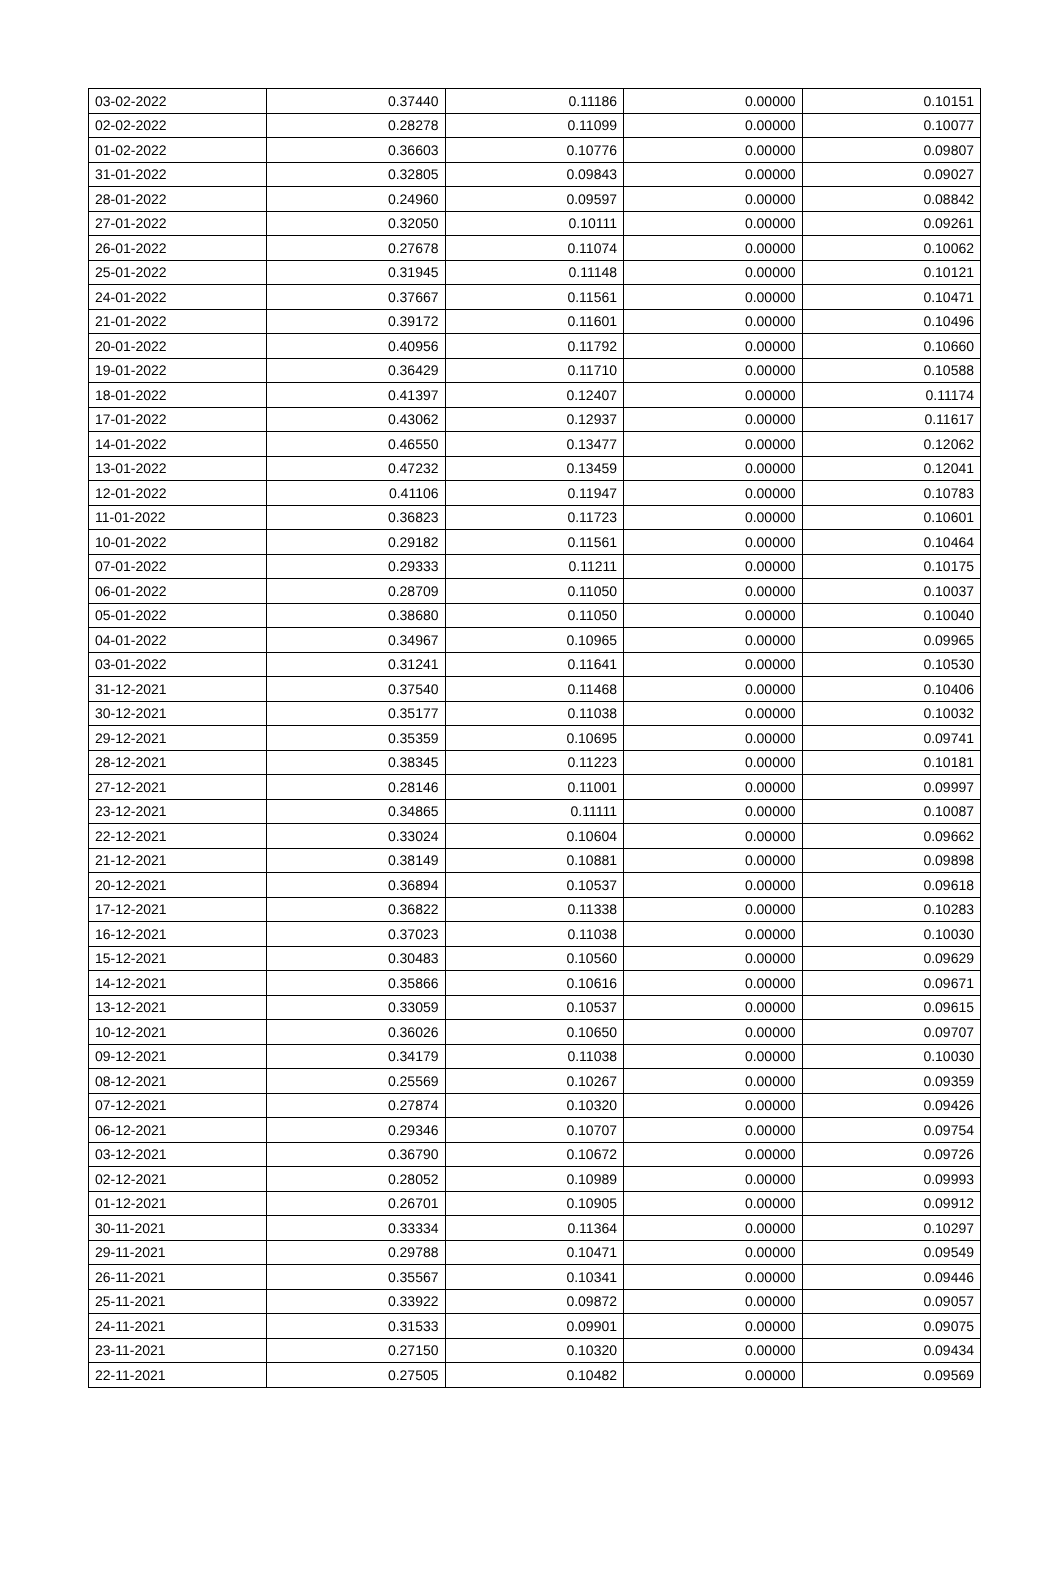| 03-02-2022 | 0.37440 | 0.11186 | 0.00000 | 0.10151 |
| 02-02-2022 | 0.28278 | 0.11099 | 0.00000 | 0.10077 |
| 01-02-2022 | 0.36603 | 0.10776 | 0.00000 | 0.09807 |
| 31-01-2022 | 0.32805 | 0.09843 | 0.00000 | 0.09027 |
| 28-01-2022 | 0.24960 | 0.09597 | 0.00000 | 0.08842 |
| 27-01-2022 | 0.32050 | 0.10111 | 0.00000 | 0.09261 |
| 26-01-2022 | 0.27678 | 0.11074 | 0.00000 | 0.10062 |
| 25-01-2022 | 0.31945 | 0.11148 | 0.00000 | 0.10121 |
| 24-01-2022 | 0.37667 | 0.11561 | 0.00000 | 0.10471 |
| 21-01-2022 | 0.39172 | 0.11601 | 0.00000 | 0.10496 |
| 20-01-2022 | 0.40956 | 0.11792 | 0.00000 | 0.10660 |
| 19-01-2022 | 0.36429 | 0.11710 | 0.00000 | 0.10588 |
| 18-01-2022 | 0.41397 | 0.12407 | 0.00000 | 0.11174 |
| 17-01-2022 | 0.43062 | 0.12937 | 0.00000 | 0.11617 |
| 14-01-2022 | 0.46550 | 0.13477 | 0.00000 | 0.12062 |
| 13-01-2022 | 0.47232 | 0.13459 | 0.00000 | 0.12041 |
| 12-01-2022 | 0.41106 | 0.11947 | 0.00000 | 0.10783 |
| 11-01-2022 | 0.36823 | 0.11723 | 0.00000 | 0.10601 |
| 10-01-2022 | 0.29182 | 0.11561 | 0.00000 | 0.10464 |
| 07-01-2022 | 0.29333 | 0.11211 | 0.00000 | 0.10175 |
| 06-01-2022 | 0.28709 | 0.11050 | 0.00000 | 0.10037 |
| 05-01-2022 | 0.38680 | 0.11050 | 0.00000 | 0.10040 |
| 04-01-2022 | 0.34967 | 0.10965 | 0.00000 | 0.09965 |
| 03-01-2022 | 0.31241 | 0.11641 | 0.00000 | 0.10530 |
| 31-12-2021 | 0.37540 | 0.11468 | 0.00000 | 0.10406 |
| 30-12-2021 | 0.35177 | 0.11038 | 0.00000 | 0.10032 |
| 29-12-2021 | 0.35359 | 0.10695 | 0.00000 | 0.09741 |
| 28-12-2021 | 0.38345 | 0.11223 | 0.00000 | 0.10181 |
| 27-12-2021 | 0.28146 | 0.11001 | 0.00000 | 0.09997 |
| 23-12-2021 | 0.34865 | 0.11111 | 0.00000 | 0.10087 |
| 22-12-2021 | 0.33024 | 0.10604 | 0.00000 | 0.09662 |
| 21-12-2021 | 0.38149 | 0.10881 | 0.00000 | 0.09898 |
| 20-12-2021 | 0.36894 | 0.10537 | 0.00000 | 0.09618 |
| 17-12-2021 | 0.36822 | 0.11338 | 0.00000 | 0.10283 |
| 16-12-2021 | 0.37023 | 0.11038 | 0.00000 | 0.10030 |
| 15-12-2021 | 0.30483 | 0.10560 | 0.00000 | 0.09629 |
| 14-12-2021 | 0.35866 | 0.10616 | 0.00000 | 0.09671 |
| 13-12-2021 | 0.33059 | 0.10537 | 0.00000 | 0.09615 |
| 10-12-2021 | 0.36026 | 0.10650 | 0.00000 | 0.09707 |
| 09-12-2021 | 0.34179 | 0.11038 | 0.00000 | 0.10030 |
| 08-12-2021 | 0.25569 | 0.10267 | 0.00000 | 0.09359 |
| 07-12-2021 | 0.27874 | 0.10320 | 0.00000 | 0.09426 |
| 06-12-2021 | 0.29346 | 0.10707 | 0.00000 | 0.09754 |
| 03-12-2021 | 0.36790 | 0.10672 | 0.00000 | 0.09726 |
| 02-12-2021 | 0.28052 | 0.10989 | 0.00000 | 0.09993 |
| 01-12-2021 | 0.26701 | 0.10905 | 0.00000 | 0.09912 |
| 30-11-2021 | 0.33334 | 0.11364 | 0.00000 | 0.10297 |
| 29-11-2021 | 0.29788 | 0.10471 | 0.00000 | 0.09549 |
| 26-11-2021 | 0.35567 | 0.10341 | 0.00000 | 0.09446 |
| 25-11-2021 | 0.33922 | 0.09872 | 0.00000 | 0.09057 |
| 24-11-2021 | 0.31533 | 0.09901 | 0.00000 | 0.09075 |
| 23-11-2021 | 0.27150 | 0.10320 | 0.00000 | 0.09434 |
| 22-11-2021 | 0.27505 | 0.10482 | 0.00000 | 0.09569 |